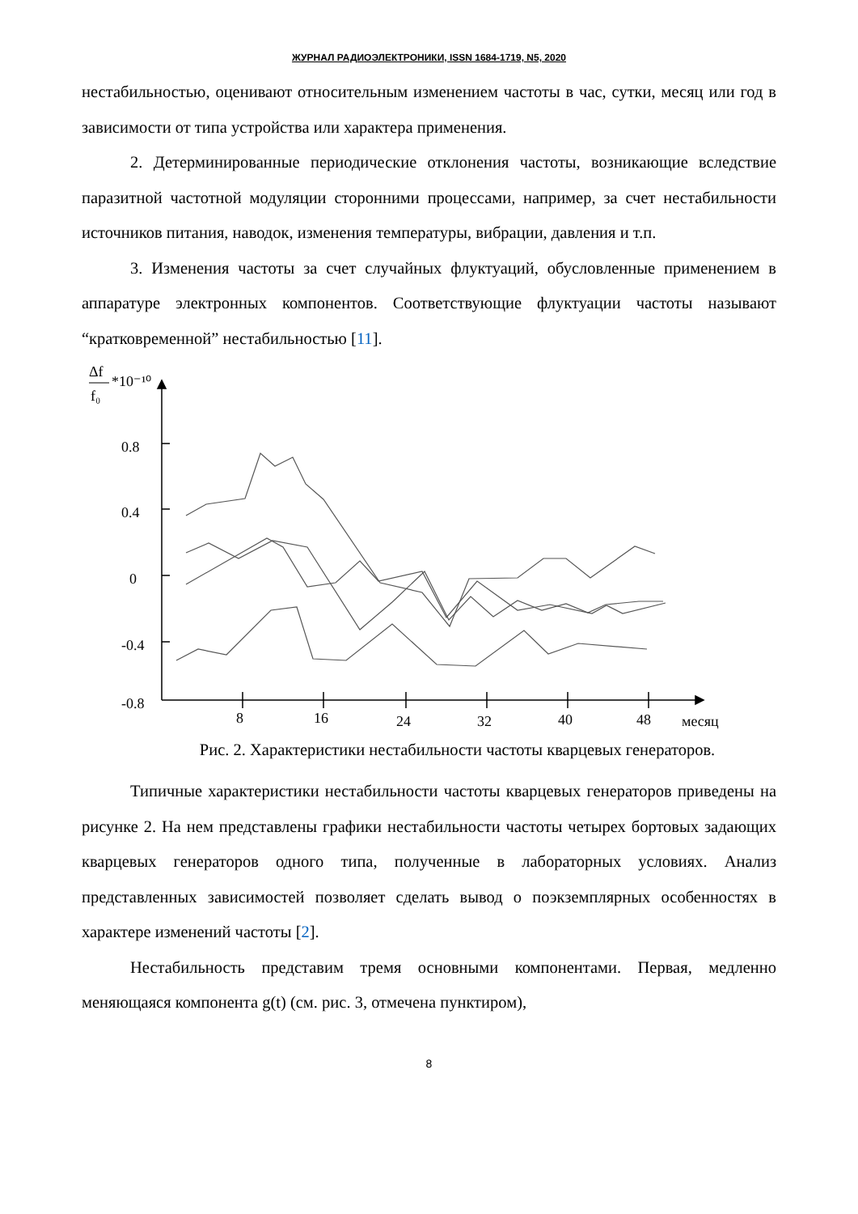ЖУРНАЛ РАДИОЭЛЕКТРОНИКИ, ISSN 1684-1719, N5, 2020
нестабильностью, оценивают относительным изменением частоты в час, сутки, месяц или год в зависимости от типа устройства или характера применения.
2. Детерминированные периодические отклонения частоты, возникающие вследствие паразитной частотной модуляции сторонними процессами, например, за счет нестабильности источников питания, наводок, изменения температуры, вибрации, давления и т.п.
3. Изменения частоты за счет случайных флуктуаций, обусловленные применением в аппаратуре электронных компонентов. Соответствующие флуктуации частоты называют “кратковременной” нестабильностью [11].
Δf
f₀
*10⁻¹⁰
0.8
0.4
0
-0.4
-0.8
8
16
24
32
40
48
месяц
Рис. 2. Характеристики нестабильности частоты кварцевых генераторов.
Типичные характеристики нестабильности частоты кварцевых генераторов приведены на рисунке 2. На нем представлены графики нестабильности частоты четырех бортовых задающих кварцевых генераторов одного типа, полученные в лабораторных условиях. Анализ представленных зависимостей позволяет сделать вывод о поэкземплярных особенностях в характере изменений частоты [2].
Нестабильность представим тремя основными компонентами. Первая, медленно меняющаяся компонента g(t) (см. рис. 3, отмечена пунктиром),
8